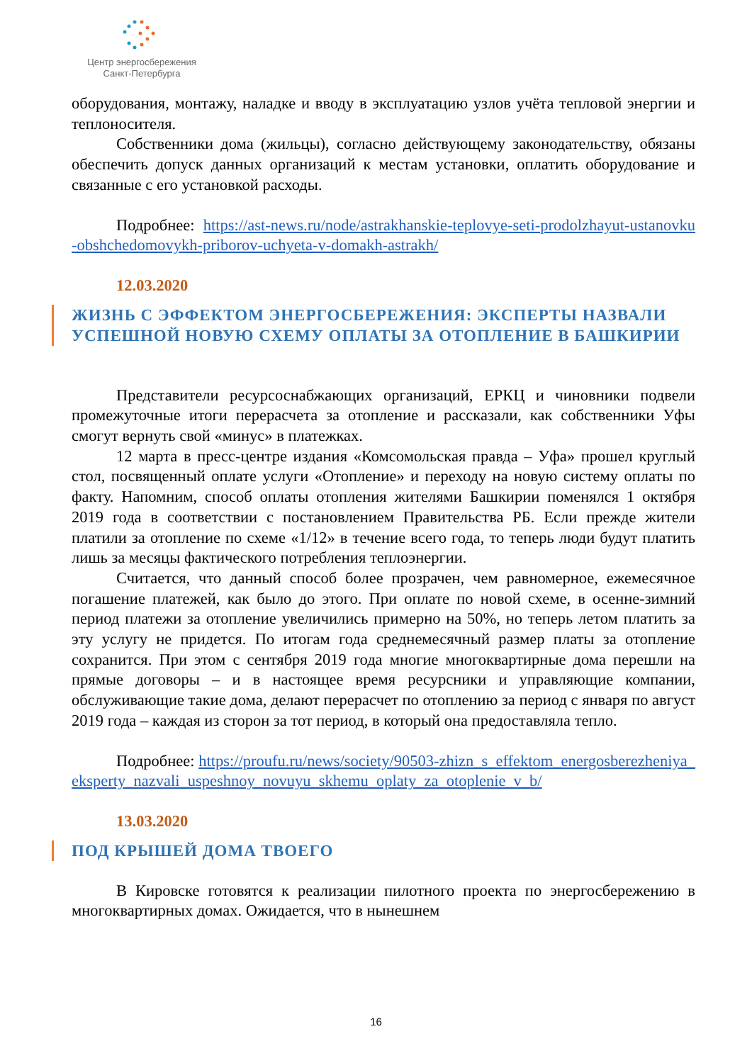Центр энергосбережения
Санкт-Петербурга
оборудования, монтажу, наладке и вводу в эксплуатацию узлов учёта тепловой энергии и теплоносителя.
Собственники дома (жильцы), согласно действующему законодательству, обязаны обеспечить допуск данных организаций к местам установки, оплатить оборудование и связанные с его установкой расходы.
Подробнее: https://ast-news.ru/node/astrakhanskie-teplovye-seti-prodolzhayut-ustanovku-obshchedomovykh-priborov-uchyeta-v-domakh-astrakh/
12.03.2020
ЖИЗНЬ С ЭФФЕКТОМ ЭНЕРГОСБЕРЕЖЕНИЯ: ЭКСПЕРТЫ НАЗВАЛИ УСПЕШНОЙ НОВУЮ СХЕМУ ОПЛАТЫ ЗА ОТОПЛЕНИЕ В БАШКИРИИ
Представители ресурсоснабжающих организаций, ЕРКЦ и чиновники подвели промежуточные итоги перерасчета за отопление и рассказали, как собственники Уфы смогут вернуть свой «минус» в платежках.
12 марта в пресс-центре издания «Комсомольская правда – Уфа» прошел круглый стол, посвященный оплате услуги «Отопление» и переходу на новую систему оплаты по факту. Напомним, способ оплаты отопления жителями Башкирии поменялся 1 октября 2019 года в соответствии с постановлением Правительства РБ. Если прежде жители платили за отопление по схеме «1/12» в течение всего года, то теперь люди будут платить лишь за месяцы фактического потребления теплоэнергии.
Считается, что данный способ более прозрачен, чем равномерное, ежемесячное погашение платежей, как было до этого. При оплате по новой схеме, в осенне-зимний период платежи за отопление увеличились примерно на 50%, но теперь летом платить за эту услугу не придется. По итогам года среднемесячный размер платы за отопление сохранится. При этом с сентября 2019 года многие многоквартирные дома перешли на прямые договоры – и в настоящее время ресурсники и управляющие компании, обслуживающие такие дома, делают перерасчет по отоплению за период с января по август 2019 года – каждая из сторон за тот период, в который она предоставляла тепло.
Подробнее: https://proufu.ru/news/society/90503-zhizn_s_effektom_energosberezheniya_eksperty_nazvali_uspeshnoy_novuyu_skhemu_oplaty_za_otoplenie_v_b/
13.03.2020
ПОД КРЫШЕЙ ДОМА ТВОЕГО
В Кировске готовятся к реализации пилотного проекта по энергосбережению в многоквартирных домах. Ожидается, что в нынешнем
16